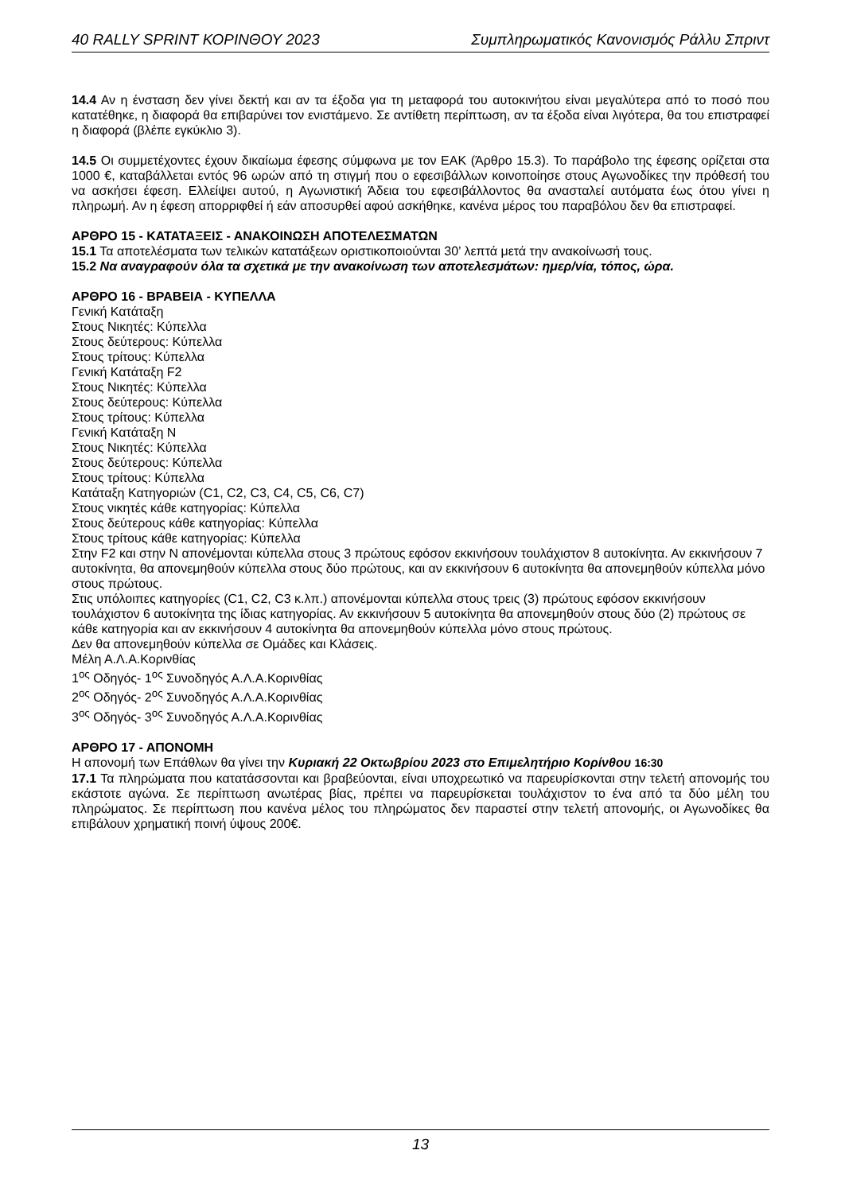40 RALLY SPRINT ΚΟΡΙΝΘΟΥ 2023 Συμπληρωματικός Κανονισμός Ράλλυ Σπριντ
14.4 Αν η ένσταση δεν γίνει δεκτή και αν τα έξοδα για τη μεταφορά του αυτοκινήτου είναι μεγαλύτερα από το ποσό που κατατέθηκε, η διαφορά θα επιβαρύνει τον ενιστάμενο. Σε αντίθετη περίπτωση, αν τα έξοδα είναι λιγότερα, θα του επιστραφεί η διαφορά (βλέπε εγκύκλιο 3).
14.5 Οι συμμετέχοντες έχουν δικαίωμα έφεσης σύμφωνα με τον ΕΑΚ (Άρθρο 15.3). Το παράβολο της έφεσης ορίζεται στα 1000 €, καταβάλλεται εντός 96 ωρών από τη στιγμή που ο εφεσιβάλλων κοινοποίησε στους Αγωνοδίκες την πρόθεσή του να ασκήσει έφεση. Ελλείψει αυτού, η Αγωνιστική Άδεια του εφεσιβάλλοντος θα ανασταλεί αυτόματα έως ότου γίνει η πληρωμή. Αν η έφεση απορριφθεί ή εάν αποσυρθεί αφού ασκήθηκε, κανένα μέρος του παραβόλου δεν θα επιστραφεί.
ΑΡΘΡΟ 15 - ΚΑΤΑΤΑΞΕΙΣ - ΑΝΑΚΟΙΝΩΣΗ ΑΠΟΤΕΛΕΣΜΑΤΩΝ
15.1 Τα αποτελέσματα των τελικών κατατάξεων οριστικοποιούνται 30’ λεπτά μετά την ανακοίνωσή τους.
15.2 Να αναγραφούν όλα τα σχετικά με την ανακοίνωση των αποτελεσμάτων: ημερ/νία, τόπος, ώρα.
ΑΡΘΡΟ 16 - ΒΡΑΒΕΙΑ - ΚΥΠΕΛΛΑ
Γενική Κατάταξη
Στους Νικητές: Κύπελλα
Στους δεύτερους: Κύπελλα
Στους τρίτους: Κύπελλα
Γενική Κατάταξη F2
Στους Νικητές: Κύπελλα
Στους δεύτερους: Κύπελλα
Στους τρίτους: Κύπελλα
Γενική Κατάταξη N
Στους Νικητές: Κύπελλα
Στους δεύτερους: Κύπελλα
Στους τρίτους: Κύπελλα
Κατάταξη Κατηγοριών (C1, C2, C3, C4, C5, C6, C7)
Στους νικητές κάθε κατηγορίας: Κύπελλα
Στους δεύτερους κάθε κατηγορίας: Κύπελλα
Στους τρίτους κάθε κατηγορίας: Κύπελλα
Στην F2 και στην N απονέμονται κύπελλα στους 3 πρώτους εφόσον εκκινήσουν τουλάχιστον 8 αυτοκίνητα. Αν εκκινήσουν 7 αυτοκίνητα, θα απονεμηθούν κύπελλα στους δύο πρώτους, και αν εκκινήσουν 6 αυτοκίνητα θα απονεμηθούν κύπελλα μόνο στους πρώτους.
Στις υπόλοιπες κατηγορίες (C1, C2, C3 κ.λπ.) απονέμονται κύπελλα στους τρεις (3) πρώτους εφόσον εκκινήσουν τουλάχιστον 6 αυτοκίνητα της ίδιας κατηγορίας. Αν εκκινήσουν 5 αυτοκίνητα θα απονεμηθούν στους δύο (2) πρώτους σε κάθε κατηγορία και αν εκκινήσουν 4 αυτοκίνητα θα απονεμηθούν κύπελλα μόνο στους πρώτους.
Δεν θα απονεμηθούν κύπελλα σε Ομάδες και Κλάσεις.
Μέλη Α.Λ.Α.Κορινθίας
1<sup>ος</sup> Οδηγός- 1<sup>ος</sup> Συνοδηγός Α.Λ.Α.Κορινθίας
2<sup>ος</sup> Οδηγός- 2<sup>ος</sup> Συνοδηγός Α.Λ.Α.Κορινθίας
3<sup>ος</sup> Οδηγός- 3<sup>ος</sup> Συνοδηγός Α.Λ.Α.Κορινθίας
ΑΡΘΡΟ 17 - ΑΠΟΝΟΜΗ
Η απονομή των Επάθλων θα γίνει την Κυριακή 22 Οκτωβρίου 2023 στο Επιμελητήριο Κορίνθου 16:30
17.1 Τα πληρώματα που κατατάσσονται και βραβεύονται, είναι υποχρεωτικό να παρευρίσκονται στην τελετή απονομής του εκάστοτε αγώνα. Σε περίπτωση ανωτέρας βίας, πρέπει να παρευρίσκεται τουλάχιστον το ένα από τα δύο μέλη του πληρώματος. Σε περίπτωση που κανένα μέλος του πληρώματος δεν παραστεί στην τελετή απονομής, οι Αγωνοδίκες θα επιβάλουν χρηματική ποινή ύψους 200€.
13